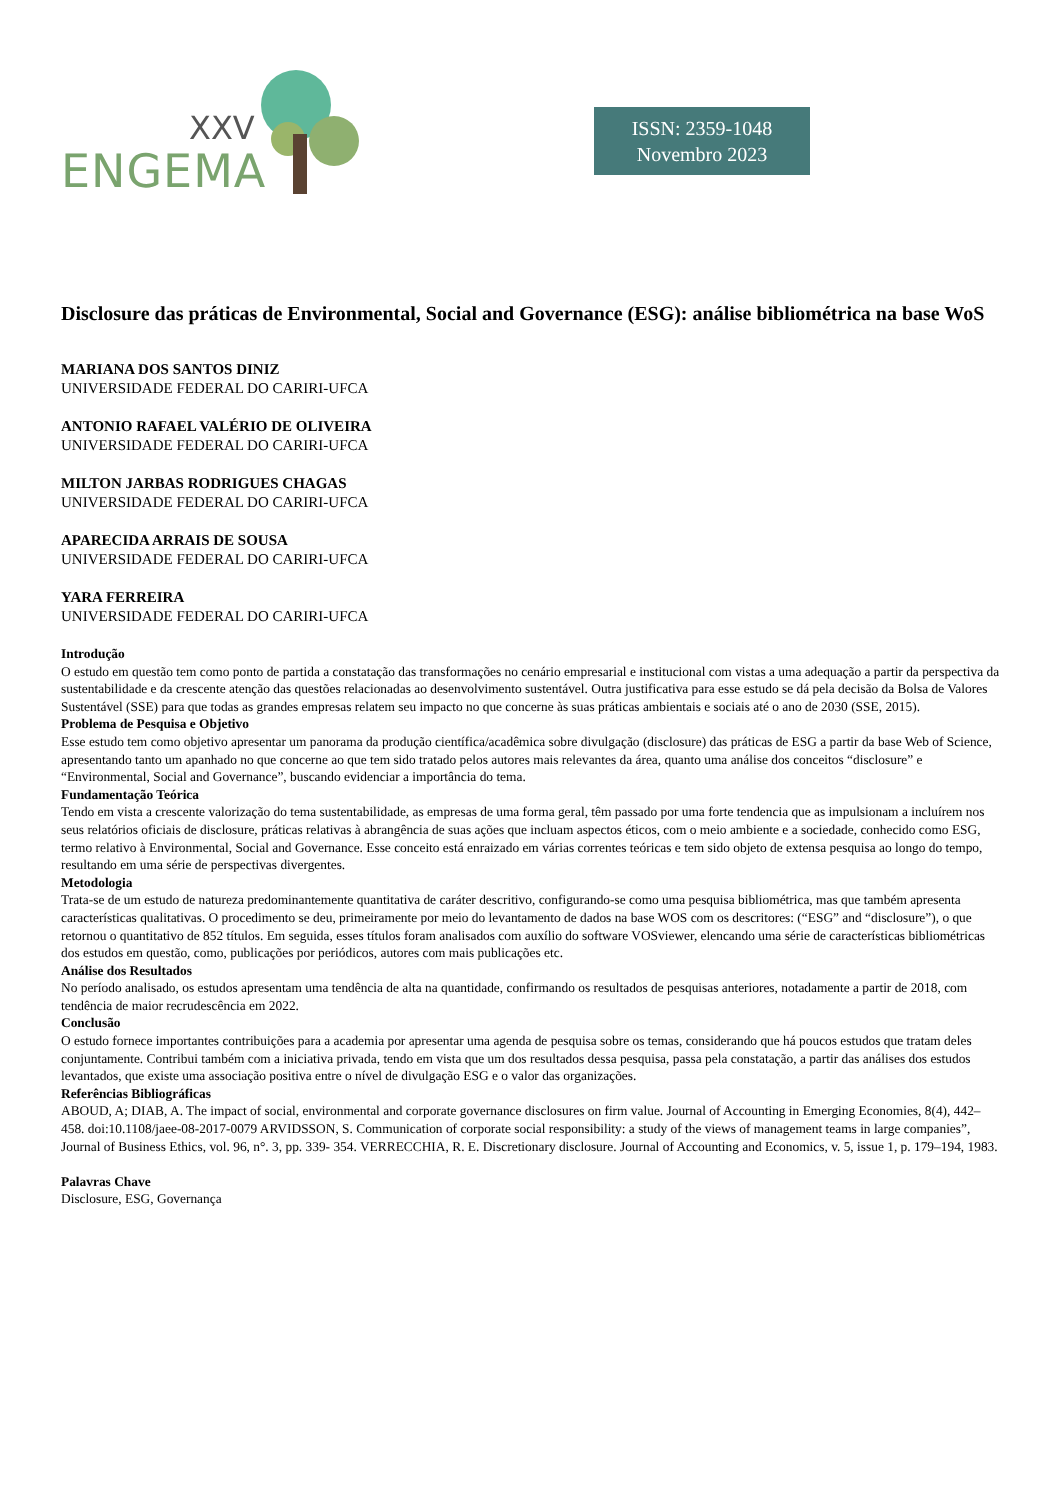XXV
ENGEMA
ISSN: 2359-1048
Novembro 2023
Disclosure das práticas de Environmental, Social and Governance (ESG): análise bibliométrica na base WoS
MARIANA DOS SANTOS DINIZ
UNIVERSIDADE FEDERAL DO CARIRI-UFCA
ANTONIO RAFAEL VALÉRIO DE OLIVEIRA
UNIVERSIDADE FEDERAL DO CARIRI-UFCA
MILTON JARBAS RODRIGUES CHAGAS
UNIVERSIDADE FEDERAL DO CARIRI-UFCA
APARECIDA ARRAIS DE SOUSA
UNIVERSIDADE FEDERAL DO CARIRI-UFCA
YARA FERREIRA
UNIVERSIDADE FEDERAL DO CARIRI-UFCA
Introdução
O estudo em questão tem como ponto de partida a constatação das transformações no cenário empresarial e institucional com vistas a uma adequação a partir da perspectiva da sustentabilidade e da crescente atenção das questões relacionadas ao desenvolvimento sustentável. Outra justificativa para esse estudo se dá pela decisão da Bolsa de Valores Sustentável (SSE) para que todas as grandes empresas relatem seu impacto no que concerne às suas práticas ambientais e sociais até o ano de 2030 (SSE, 2015).
Problema de Pesquisa e Objetivo
Esse estudo tem como objetivo apresentar um panorama da produção científica/acadêmica sobre divulgação (disclosure) das práticas de ESG a partir da base Web of Science, apresentando tanto um apanhado no que concerne ao que tem sido tratado pelos autores mais relevantes da área, quanto uma análise dos conceitos “disclosure” e “Environmental, Social and Governance”, buscando evidenciar a importância do tema.
Fundamentação Teórica
Tendo em vista a crescente valorização do tema sustentabilidade, as empresas de uma forma geral, têm passado por uma forte tendencia que as impulsionam a incluírem nos seus relatórios oficiais de disclosure, práticas relativas à abrangência de suas ações que incluam aspectos éticos, com o meio ambiente e a sociedade, conhecido como ESG, termo relativo à Environmental, Social and Governance. Esse conceito está enraizado em várias correntes teóricas e tem sido objeto de extensa pesquisa ao longo do tempo, resultando em uma série de perspectivas divergentes.
Metodologia
Trata-se de um estudo de natureza predominantemente quantitativa de caráter descritivo, configurando-se como uma pesquisa bibliométrica, mas que também apresenta características qualitativas. O procedimento se deu, primeiramente por meio do levantamento de dados na base WOS com os descritores: (“ESG” and “disclosure”), o que retornou o quantitativo de 852 títulos. Em seguida, esses títulos foram analisados com auxílio do software VOSviewer, elencando uma série de características bibliométricas dos estudos em questão, como, publicações por periódicos, autores com mais publicações etc.
Análise dos Resultados
No período analisado, os estudos apresentam uma tendência de alta na quantidade, confirmando os resultados de pesquisas anteriores, notadamente a partir de 2018, com tendência de maior recrudescência em 2022.
Conclusão
O estudo fornece importantes contribuições para a academia por apresentar uma agenda de pesquisa sobre os temas, considerando que há poucos estudos que tratam deles conjuntamente. Contribui também com a iniciativa privada, tendo em vista que um dos resultados dessa pesquisa, passa pela constatação, a partir das análises dos estudos levantados, que existe uma associação positiva entre o nível de divulgação ESG e o valor das organizações.
Referências Bibliográficas
ABOUD, A; DIAB, A. The impact of social, environmental and corporate governance disclosures on firm value. Journal of Accounting in Emerging Economies, 8(4), 442–458. doi:10.1108/jaee-08-2017-0079 ARVIDSSON, S. Communication of corporate social responsibility: a study of the views of management teams in large companies”, Journal of Business Ethics, vol. 96, n°. 3, pp. 339- 354. VERRECCHIA, R. E. Discretionary disclosure. Journal of Accounting and Economics, v. 5, issue 1, p. 179–194, 1983.
Palavras Chave
Disclosure, ESG, Governança